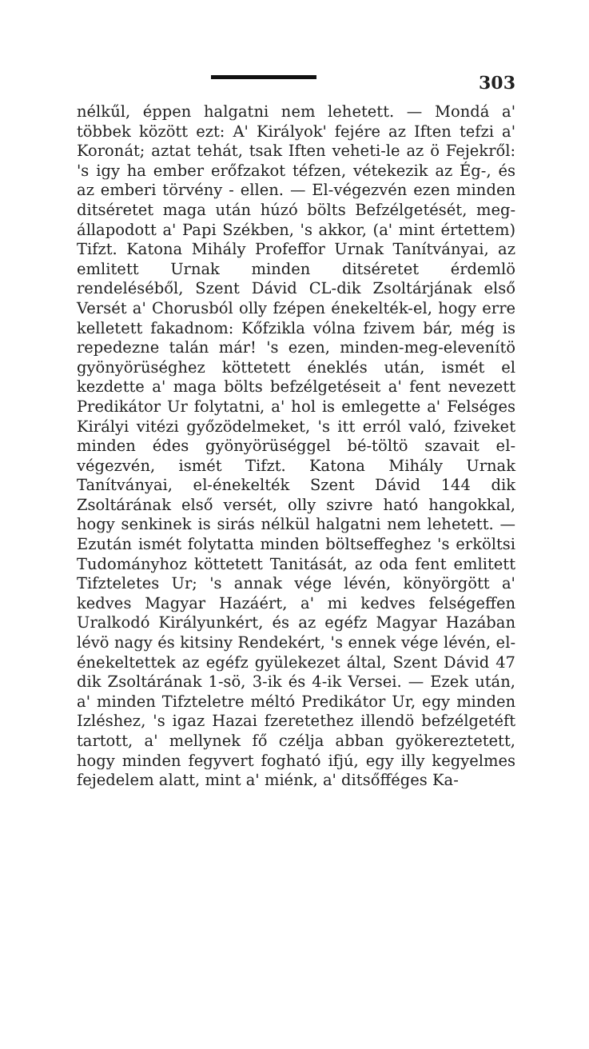303
nélkűl, éppen halgatni nem lehetett. — Mondá a' többek között ezt: A' Királyok' fejére az Iften tefzi a' Koronát; aztat tehát, tsak Iften veheti-le az ö Fejekről: 's igy ha ember erőfzakot téfzen, vétekezik az Ég-, és az emberi törvény - ellen. — El-végezvén ezen minden ditséretet maga után húzó bölts Befzélgetését, meg-állapodott a' Papi Székben, 's akkor, (a' mint értettem) Tifzt. Katona Mihály Profeffor Urnak Tanítványai, az emlitett Urnak minden ditséretet érdemlö rendeléséből, Szent Dávid CL-dik Zsoltárjának első Versét a' Chorusból olly fzépen énekelték-el, hogy erre kelletett fakadnom: Kőfzikla vólna fzivem bár, még is repedezne talán már! 's ezen, minden-meg-elevenítö gyönyörüséghez köttetett éneklés után, ismét el kezdette a' maga bölts befzélgetéseit a' fent nevezett Predikátor Ur folytatni, a' hol is emlegette a' Felséges Királyi vitézi győzödelmeket, 's itt erról való, fziveket minden édes gyönyörüséggel bé-töltö szavait el-végezvén, ismét Tifzt. Katona Mihály Urnak Tanítványai, el-énekelték Szent Dávid 144 dik Zsoltárának első versét, olly szivre ható hangokkal, hogy senkinek is sirás nélkül halgatni nem lehetett. — Ezután ismét folytatta minden böltseffeghez 's erköltsi Tudományhoz köttetett Tanitását, az oda fent emlitett Tifzteletes Ur; 's annak vége lévén, könyörgött a' kedves Magyar Hazáért, a' mi kedves felségeffen Uralkodó Királyunkért, és az egéfz Magyar Hazában lévö nagy és kitsiny Rendekért, 's ennek vége lévén, el-énekeltettek az egéfz gyülekezet által, Szent Dávid 47 dik Zsoltárának 1-sö, 3-ik és 4-ik Versei. — Ezek után, a' minden Tifzteletre méltó Predikátor Ur, egy minden Izléshez, 's igaz Hazai fzeretethez illendö befzélgetéft tartott, a' mellynek fő czélja abban gyökereztetett, hogy minden fegyvert fogható ifjú, egy illy kegyelmes fejedelem alatt, mint a' miénk, a' ditsőfféges Ka-